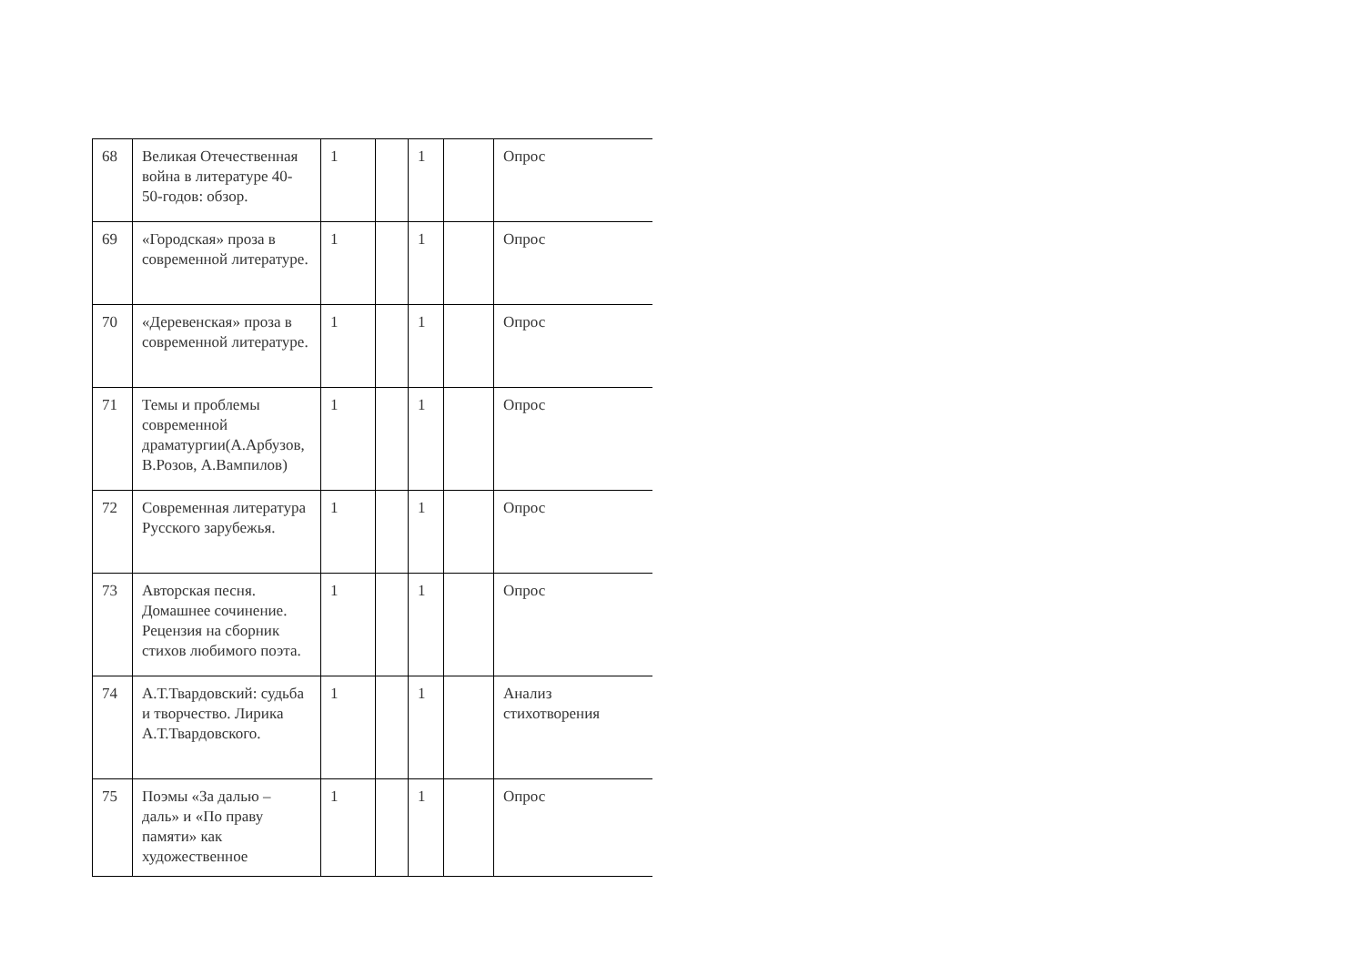| 68 | Великая Отечественная война в литературе 40-50-годов: обзор. | 1 | | 1 | | Опрос |
| 69 | «Городская» проза в современной литературе. | 1 | | 1 | | Опрос |
| 70 | «Деревенская» проза в современной литературе. | 1 | | 1 | | Опрос |
| 71 | Темы и проблемы современной драматургии(А.Арбузов, В.Розов, А.Вампилов) | 1 | | 1 | | Опрос |
| 72 | Современная литература Русского зарубежья. | 1 | | 1 | | Опрос |
| 73 | Авторская песня. Домашнее сочинение. Рецензия на сборник стихов любимого поэта. | 1 | | 1 | | Опрос |
| 74 | А.Т.Твардовский: судьба и творчество. Лирика А.Т.Твардовского. | 1 | | 1 | | Анализ стихотворения |
| 75 | Поэмы «За далью – даль» и «По праву памяти» как художественное | 1 | | 1 | | Опрос |